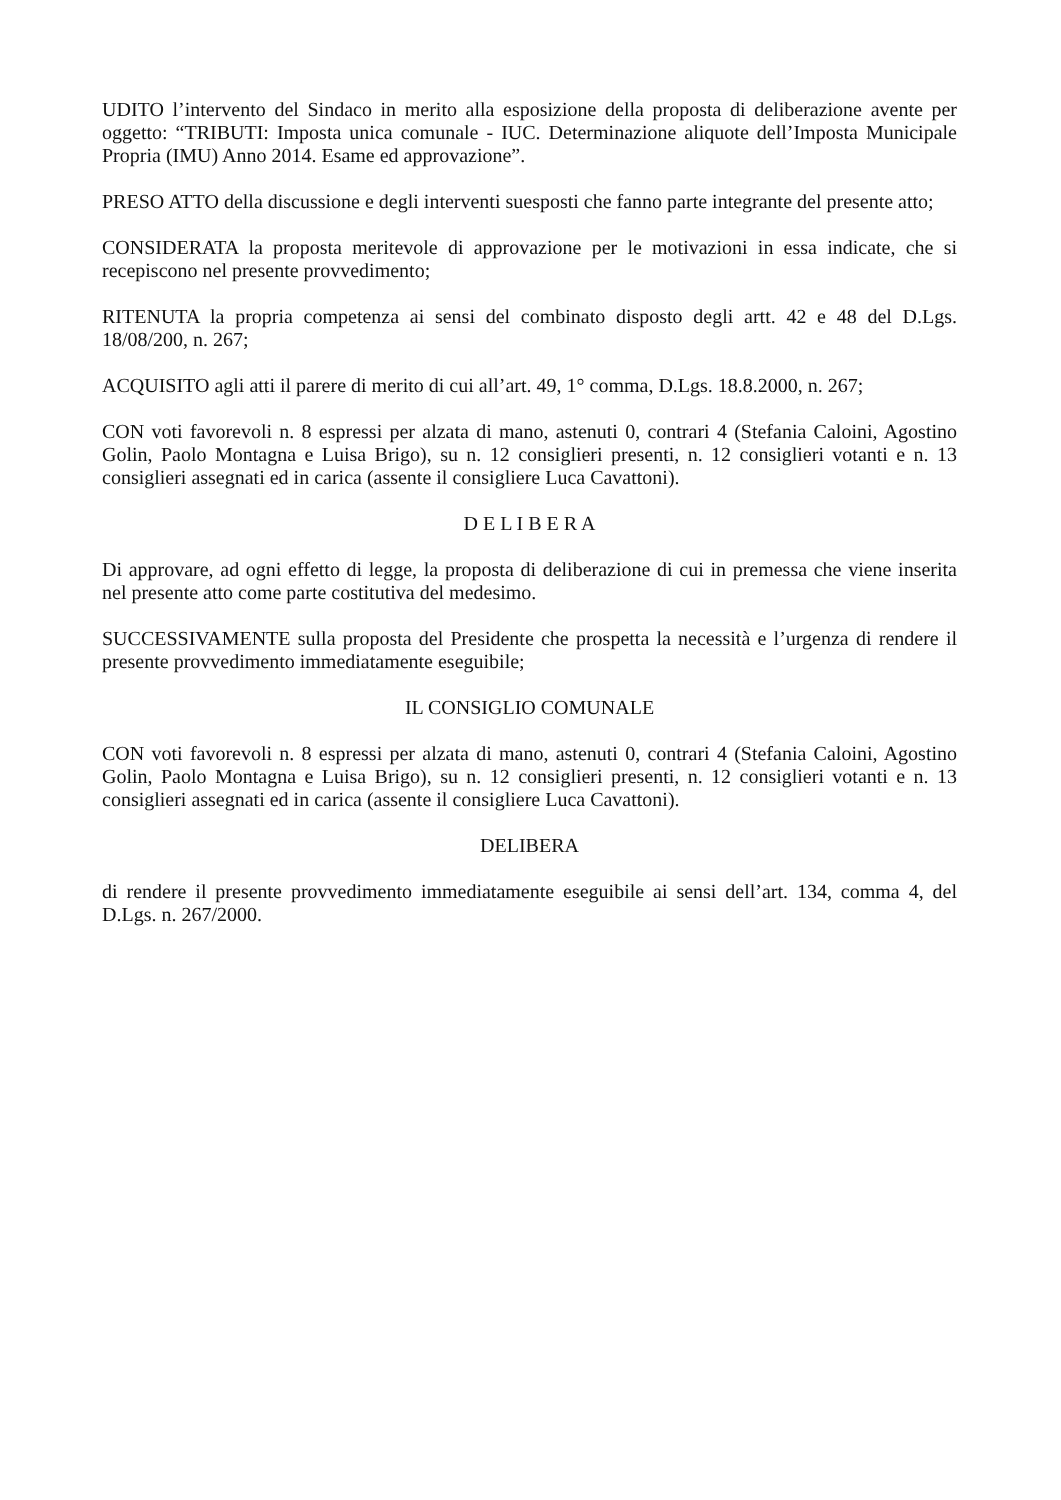UDITO l’intervento del Sindaco in merito alla esposizione della proposta di deliberazione avente per oggetto: “TRIBUTI: Imposta unica comunale - IUC. Determinazione aliquote dell’Imposta Municipale Propria (IMU) Anno 2014. Esame ed approvazione”.
PRESO ATTO della discussione e degli interventi suesposti che fanno parte integrante del presente atto;
CONSIDERATA la proposta meritevole di approvazione per le motivazioni in essa indicate, che si recepiscono nel presente provvedimento;
RITENUTA la propria competenza ai sensi del combinato disposto degli artt. 42 e 48 del D.Lgs. 18/08/200, n. 267;
ACQUISITO agli atti il parere di merito di cui all’art. 49, 1° comma, D.Lgs. 18.8.2000, n. 267;
CON voti favorevoli n. 8 espressi per alzata di mano, astenuti 0, contrari 4 (Stefania Caloini, Agostino Golin, Paolo Montagna e Luisa Brigo), su n. 12 consiglieri presenti, n. 12 consiglieri votanti e n. 13 consiglieri assegnati ed in carica (assente il consigliere Luca Cavattoni).
D E L I B E R A
Di approvare, ad ogni effetto di legge, la proposta di deliberazione di cui in premessa che viene inserita nel presente atto come parte costitutiva del medesimo.
SUCCESSIVAMENTE sulla proposta del Presidente che prospetta la necessità e l’urgenza di rendere il presente provvedimento immediatamente eseguibile;
IL CONSIGLIO COMUNALE
CON voti favorevoli n. 8 espressi per alzata di mano, astenuti 0, contrari 4 (Stefania Caloini, Agostino Golin, Paolo Montagna e Luisa Brigo), su n. 12 consiglieri presenti, n. 12 consiglieri votanti e n. 13 consiglieri assegnati ed in carica (assente il consigliere Luca Cavattoni).
DELIBERA
di rendere il presente provvedimento immediatamente eseguibile ai sensi dell’art. 134, comma 4, del D.Lgs. n. 267/2000.